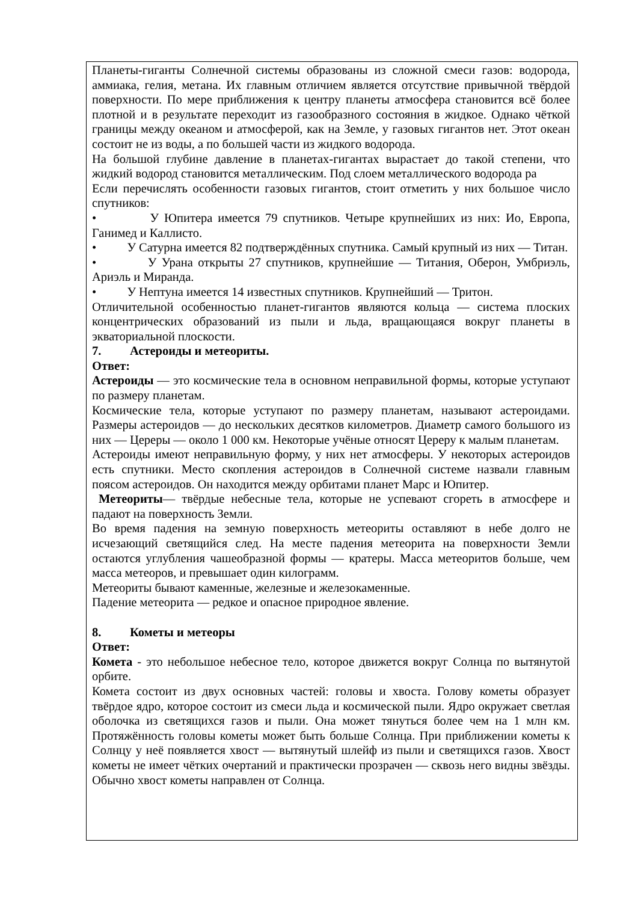Планеты-гиганты Солнечной системы образованы из сложной смеси газов: водорода, аммиака, гелия, метана. Их главным отличием является отсутствие привычной твёрдой поверхности. По мере приближения к центру планеты атмосфера становится всё более плотной и в результате переходит из газообразного состояния в жидкое. Однако чёткой границы между океаном и атмосферой, как на Земле, у газовых гигантов нет. Этот океан состоит не из воды, а по большей части из жидкого водорода.
На большой глубине давление в планетах-гигантах вырастает до такой степени, что жидкий водород становится металлическим. Под слоем металлического водорода ра
Если перечислять особенности газовых гигантов, стоит отметить у них большое число спутников:
• У Юпитера имеется 79 спутников. Четыре крупнейших из них: Ио, Европа, Ганимед и Каллисто.
• У Сатурна имеется 82 подтверждённых спутника. Самый крупный из них — Титан.
• У Урана открыты 27 спутников, крупнейшие — Титания, Оберон, Умбриэль, Ариэль и Миранда.
• У Нептуна имеется 14 известных спутников. Крупнейший — Тритон.
Отличительной особенностью планет-гигантов являются кольца — система плоских концентрических образований из пыли и льда, вращающаяся вокруг планеты в экваториальной плоскости.
7. Астероиды и метеориты.
Ответ:
Астероиды — это космические тела в основном неправильной формы, которые уступают по размеру планетам.
Космические тела, которые уступают по размеру планетам, называют астероидами. Размеры астероидов — до нескольких десятков километров. Диаметр самого большого из них — Цереры — около 1 000 км. Некоторые учёные относят Цереру к малым планетам.
Астероиды имеют неправильную форму, у них нет атмосферы. У некоторых астероидов есть спутники. Место скопления астероидов в Солнечной системе назвали главным поясом астероидов. Он находится между орбитами планет Марс и Юпитер.
Метеориты— твёрдые небесные тела, которые не успевают сгореть в атмосфере и падают на поверхность Земли.
Во время падения на земную поверхность метеориты оставляют в небе долго не исчезающий светящийся след. На месте падения метеорита на поверхности Земли остаются углубления чашеобразной формы — кратеры. Масса метеоритов больше, чем масса метеоров, и превышает один килограмм.
Метеориты бывают каменные, железные и железокаменные.
Падение метеорита — редкое и опасное природное явление.
8. Кометы и метеоры
Ответ:
Комета - это небольшое небесное тело, которое движется вокруг Солнца по вытянутой орбите.
Комета состоит из двух основных частей: головы и хвоста. Голову кометы образует твёрдое ядро, которое состоит из смеси льда и космической пыли. Ядро окружает светлая оболочка из светящихся газов и пыли. Она может тянуться более чем на 1 млн км. Протяжённость головы кометы может быть больше Солнца. При приближении кометы к Солнцу у неё появляется хвост — вытянутый шлейф из пыли и светящихся газов. Хвост кометы не имеет чётких очертаний и практически прозрачен — сквозь него видны звёзды. Обычно хвост кометы направлен от Солнца.